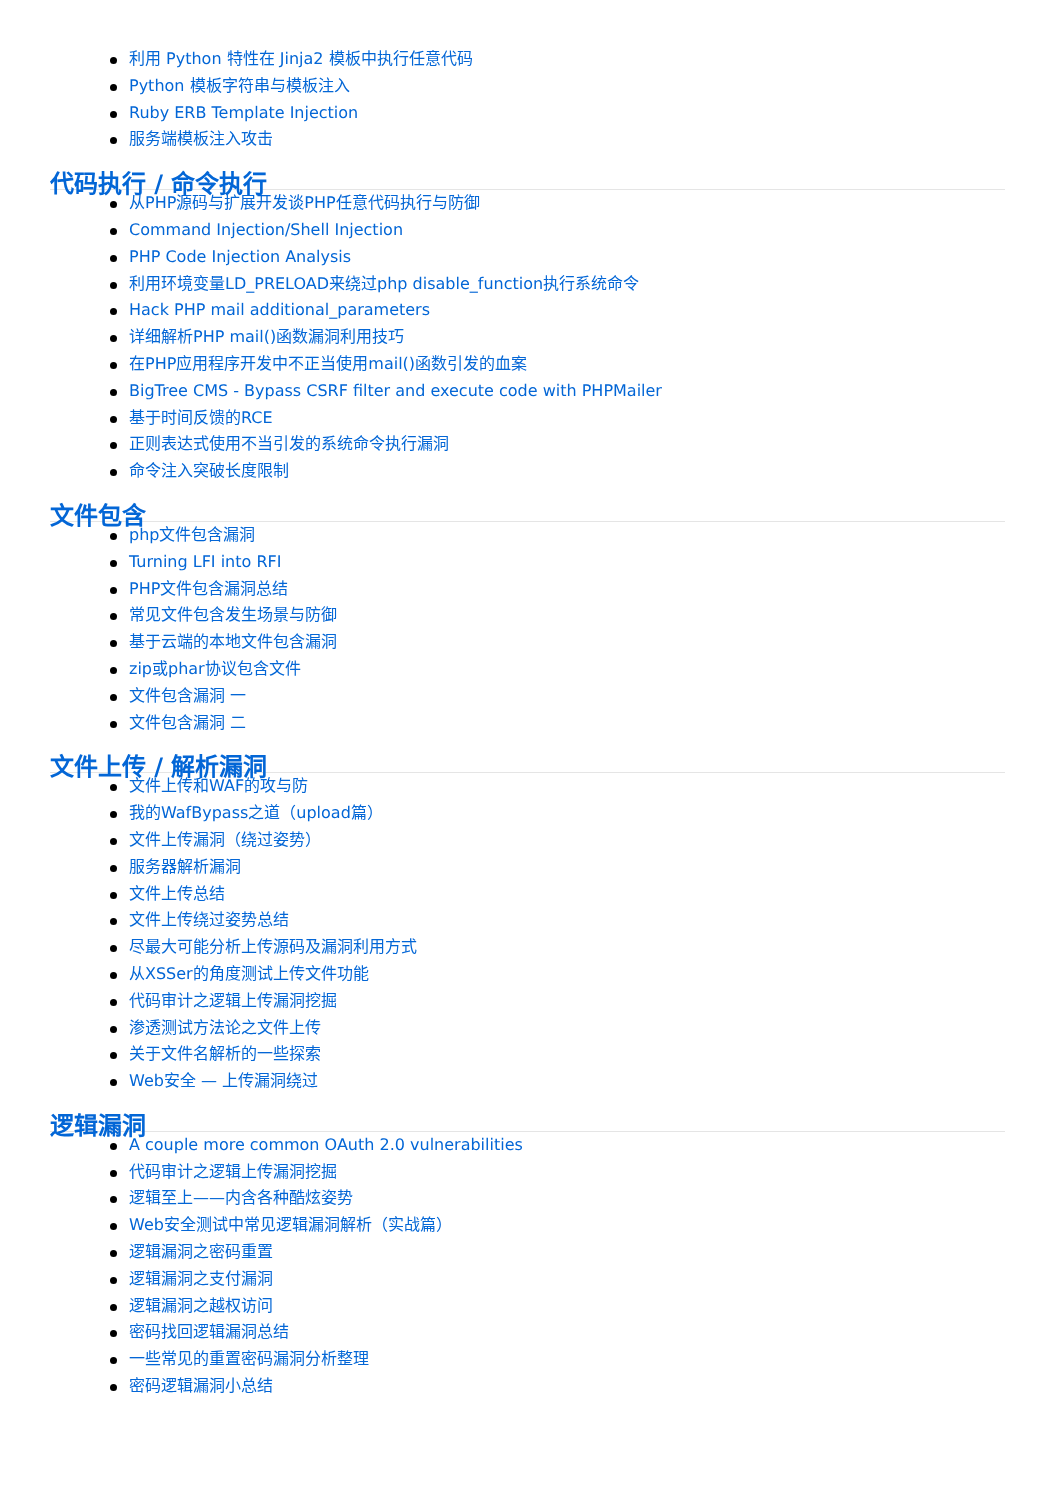利用 Python 特性在 Jinja2 模板中执行任意代码
Python 模板字符串与模板注入
Ruby ERB Template Injection
服务端模板注入攻击
代码执行 / 命令执行
从PHP源码与扩展开发谈PHP任意代码执行与防御
Command Injection/Shell Injection
PHP Code Injection Analysis
利用环境变量LD_PRELOAD来绕过php disable_function执行系统命令
Hack PHP mail additional_parameters
详细解析PHP mail()函数漏洞利用技巧
在PHP应用程序开发中不正当使用mail()函数引发的血案
BigTree CMS - Bypass CSRF filter and execute code with PHPMailer
基于时间反馈的RCE
正则表达式使用不当引发的系统命令执行漏洞
命令注入突破长度限制
文件包含
php文件包含漏洞
Turning LFI into RFI
PHP文件包含漏洞总结
常见文件包含发生场景与防御
基于云端的本地文件包含漏洞
zip或phar协议包含文件
文件包含漏洞 一
文件包含漏洞 二
文件上传 / 解析漏洞
文件上传和WAF的攻与防
我的WafBypass之道（upload篇）
文件上传漏洞（绕过姿势）
服务器解析漏洞
文件上传总结
文件上传绕过姿势总结
尽最大可能分析上传源码及漏洞利用方式
从XSSer的角度测试上传文件功能
代码审计之逻辑上传漏洞挖掘
渗透测试方法论之文件上传
关于文件名解析的一些探索
Web安全 — 上传漏洞绕过
逻辑漏洞
A couple more common OAuth 2.0 vulnerabilities
代码审计之逻辑上传漏洞挖掘
逻辑至上——内含各种酷炫姿势
Web安全测试中常见逻辑漏洞解析（实战篇）
逻辑漏洞之密码重置
逻辑漏洞之支付漏洞
逻辑漏洞之越权访问
密码找回逻辑漏洞总结
一些常见的重置密码漏洞分析整理
密码逻辑漏洞小总结